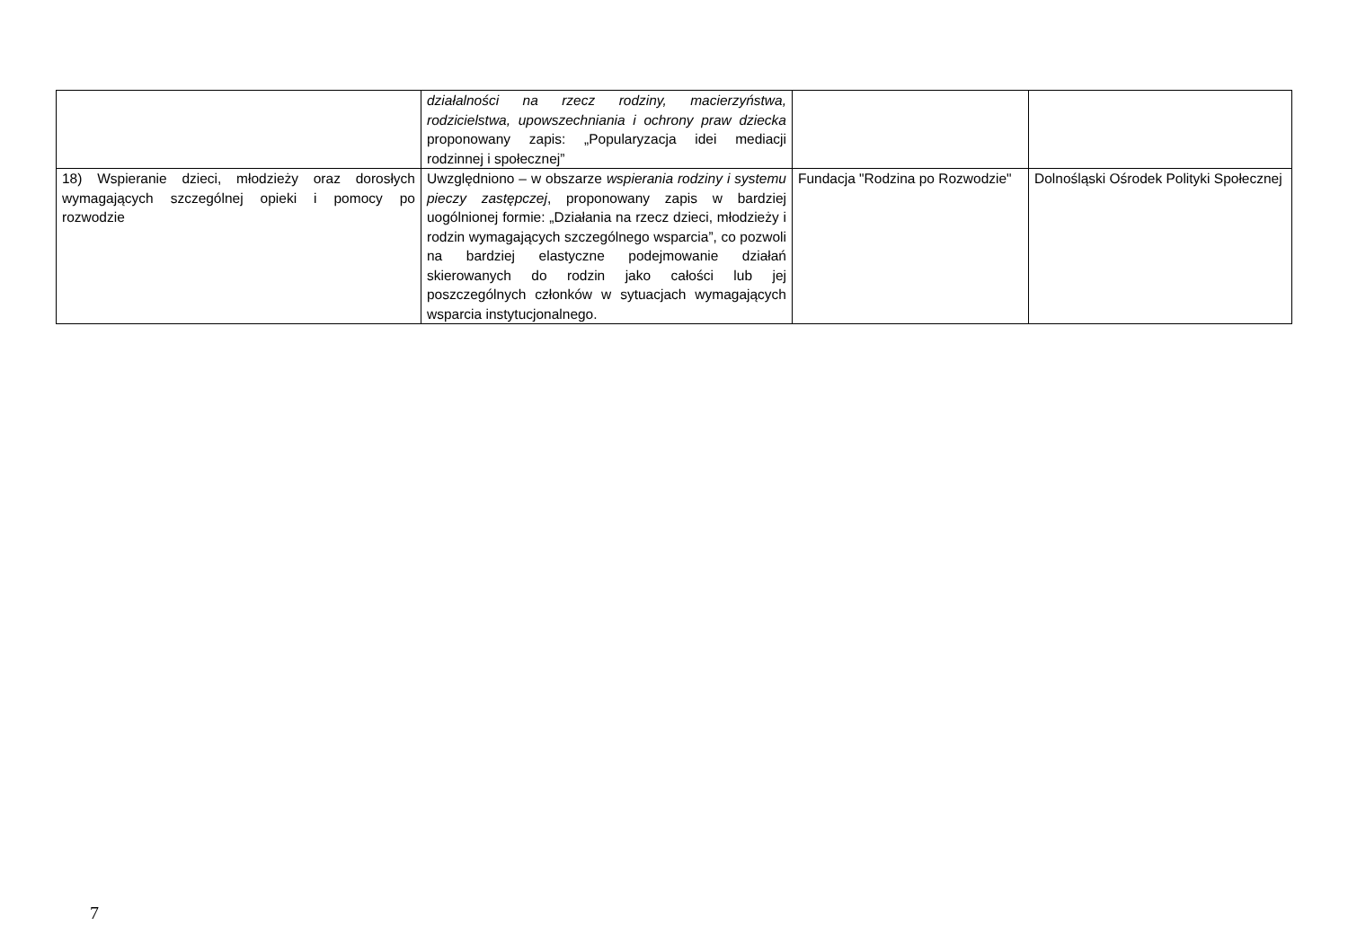| | działalności na rzecz rodziny, macierzyństwa, rodzicielstwa, upowszechniania i ochrony praw dziecka proponowany zapis: „Popularyzacja idei mediacji rodzinnej i społecznej” | | |
| 18) Wspieranie dzieci, młodzieży oraz dorosłych wymagających szczególnej opieki i pomocy po rozwodzie | Uwzględniono – w obszarze wspierania rodziny i systemu pieczy zastępczej , proponowany zapis w bardziej uogólnionej formie: „Działania na rzecz dzieci, młodzieży i rodzin wymagających szczególnego wsparcia”, co pozwoli na bardziej elastyczne podejmowanie działań skierowanych do rodzin jako całości lub jej poszczególnych członków w sytuacjach wymagających wsparcia instytucjonalnego. | Fundacja "Rodzina po Rozwodzie" | Dolnośląski Ośrodek Polityki Społecznej |
7